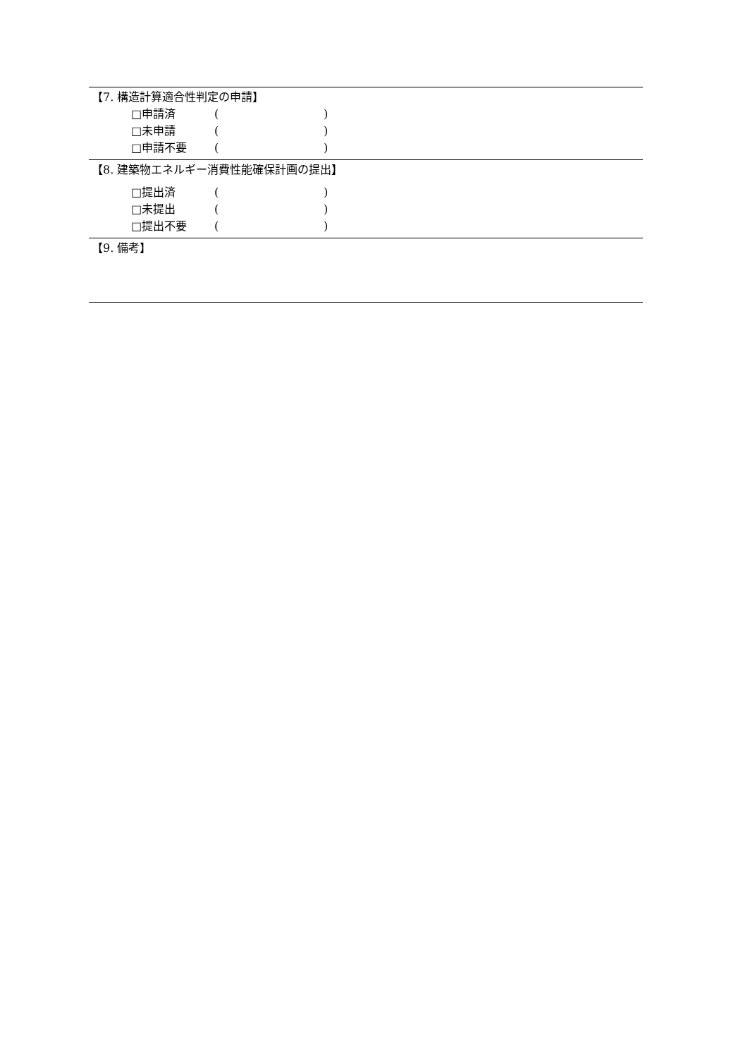【7. 構造計算適合性判定の申請】
□申請済 ()
□未申請 ()
□申請不要 ()
【8. 建築物エネルギー消費性能確保計画の提出】
□提出済 ()
□未提出 ()
□提出不要 ()
【9. 備考】